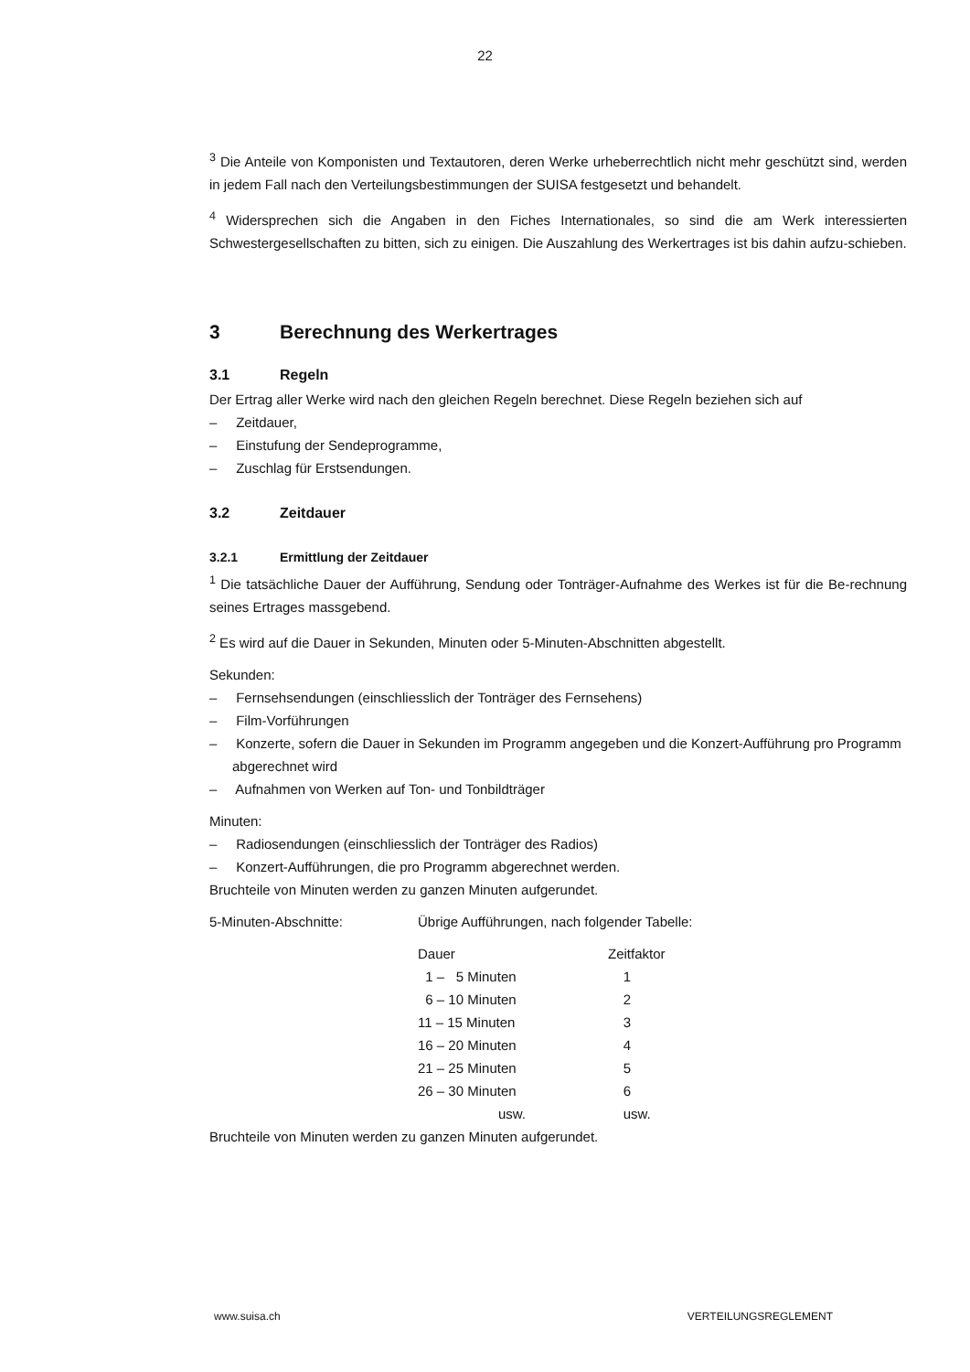22
<sup>3</sup> Die Anteile von Komponisten und Textautoren, deren Werke urheberrechtlich nicht mehr geschützt sind, werden in jedem Fall nach den Verteilungsbestimmungen der SUISA festgesetzt und behandelt.
<sup>4</sup> Widersprechen sich die Angaben in den Fiches Internationales, so sind die am Werk interessierten Schwestergesellschaften zu bitten, sich zu einigen. Die Auszahlung des Werkertrages ist bis dahin aufzu-schieben.
3 Berechnung des Werkertrages
3.1 Regeln
Der Ertrag aller Werke wird nach den gleichen Regeln berechnet. Diese Regeln beziehen sich auf
– Zeitdauer,
– Einstufung der Sendeprogramme,
– Zuschlag für Erstsendungen.
3.2 Zeitdauer
3.2.1 Ermittlung der Zeitdauer
<sup>1</sup> Die tatsächliche Dauer der Aufführung, Sendung oder Tonträger-Aufnahme des Werkes ist für die Be-rechnung seines Ertrages massgebend.
<sup>2</sup> Es wird auf die Dauer in Sekunden, Minuten oder 5-Minuten-Abschnitten abgestellt.
Sekunden:
– Fernsehsendungen (einschliesslich der Tonträger des Fernsehens)
– Film-Vorführungen
– Konzerte, sofern die Dauer in Sekunden im Programm angegeben und die Konzert-Aufführung pro Programm abgerechnet wird
– Aufnahmen von Werken auf Ton- und Tonbildträger
Minuten:
– Radiosendungen (einschliesslich der Tonträger des Radios)
– Konzert-Aufführungen, die pro Programm abgerechnet werden.
Bruchteile von Minuten werden zu ganzen Minuten aufgerundet.
5-Minuten-Abschnitte: Übrige Aufführungen, nach folgender Tabelle:
| Dauer | Zeitfaktor |
| 1 – 5 Minuten | 1 |
| 6 – 10 Minuten | 2 |
| 11 – 15 Minuten | 3 |
| 16 – 20 Minuten | 4 |
| 21 – 25 Minuten | 5 |
| 26 – 30 Minuten | 6 |
| usw. | usw. |
Bruchteile von Minuten werden zu ganzen Minuten aufgerundet.
www.suisa.ch VERTEILUNGSREGLEMENT